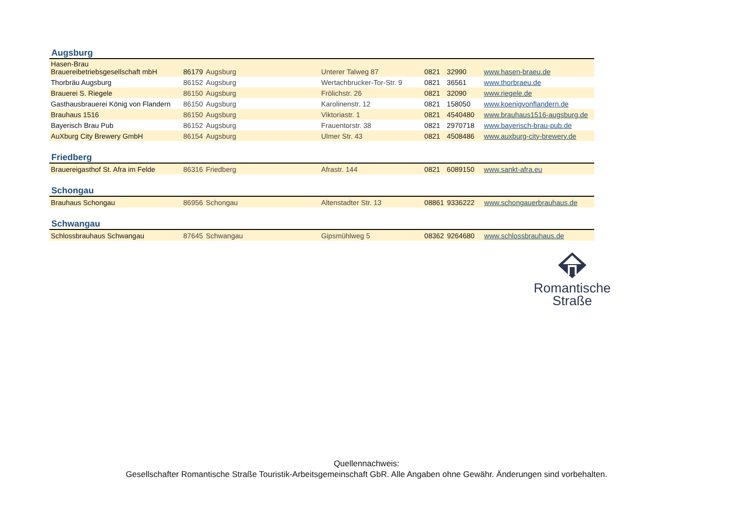Augsburg
| Hasen-Brau Brauereibetriebsgesellschaft mbH | 86179 | Augsburg | Unterer Talweg 87 | 0821 | 32990 | www.hasen-braeu.de |
| Thorbräu Augsburg | 86152 | Augsburg | Wertachbrucker-Tor-Str. 9 | 0821 | 36561 | www.thorbraeu.de |
| Brauerei S. Riegele | 86150 | Augsburg | Frölichstr. 26 | 0821 | 32090 | www.riegele.de |
| Gasthausbrauerei König von Flandern | 86150 | Augsburg | Karolinenstr. 12 | 0821 | 158050 | www.koenigvonflandern.de |
| Brauhaus 1516 | 86150 | Augsburg | Viktoriastr. 1 | 0821 | 4540480 | www.brauhaus1516-augsburg.de |
| Bayerisch Brau Pub | 86152 | Augsburg | Frauentorstr. 38 | 0821 | 2970718 | www.bayerisch-brau-pub.de |
| AuXburg City Brewery GmbH | 86154 | Augsburg | Ulmer Str. 43 | 0821 | 4508486 | www.auxburg-city-brewery.de |
Friedberg
| Brauereigasthof St. Afra im Felde | 86316 | Friedberg | Afrastr. 144 | 0821 | 6089150 | www.sankt-afra.eu |
Schongau
| Brauhaus Schongau | 86956 | Schongau | Altenstadter Str. 13 | 08861 | 9336222 | www.schongauerbrauhaus.de |
Schwangau
| Schlossbrauhaus Schwangau | 87645 | Schwangau | Gipsmühlweg 5 | 08362 | 9264680 | www.schlossbrauhaus.de |
Romantische
Straße
Quellennachweis:
Gesellschafter Romantische Straße Touristik-Arbeitsgemeinschaft GbR. Alle Angaben ohne Gewähr. Änderungen sind vorbehalten.